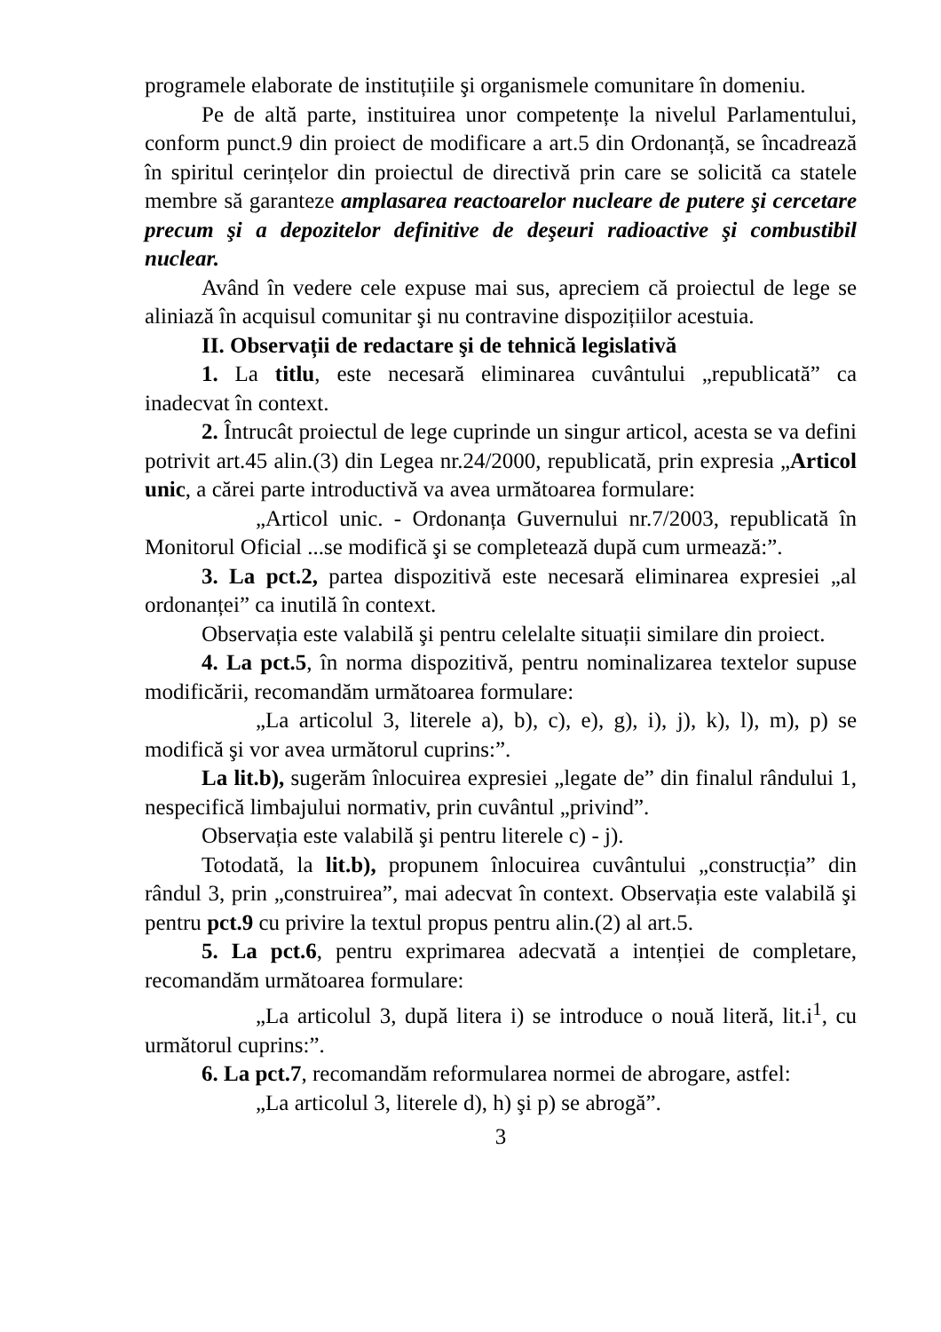programele elaborate de instituțiile şi organismele comunitare în domeniu.
Pe de altă parte, instituirea unor competențe la nivelul Parlamentului, conform punct.9 din proiect de modificare a art.5 din Ordonanță, se încadrează în spiritul cerințelor din proiectul de directivă prin care se solicită ca statele membre să garanteze amplasarea reactoarelor nucleare de putere şi cercetare precum şi a depozitelor definitive de deşeuri radioactive şi combustibil nuclear.
Având în vedere cele expuse mai sus, apreciem că proiectul de lege se aliniază în acquisul comunitar şi nu contravine dispozițiilor acestuia.
II. Observații de redactare şi de tehnică legislativă
1. La titlu, este necesară eliminarea cuvântului „republicată” ca inadecvat în context.
2. Întrucât proiectul de lege cuprinde un singur articol, acesta se va defini potrivit art.45 alin.(3) din Legea nr.24/2000, republicată, prin expresia „Articol unic, a cărei parte introductivă va avea următoarea formulare:
„Articol unic. - Ordonanța Guvernului nr.7/2003, republicată în Monitorul Oficial ...se modifică şi se completează după cum urmează:”.
3. La pct.2, partea dispozitivă este necesară eliminarea expresiei „al ordonanței” ca inutilă în context.
Observația este valabilă şi pentru celelalte situații similare din proiect.
4. La pct.5, în norma dispozitivă, pentru nominalizarea textelor supuse modificării, recomandăm următoarea formulare:
„La articolul 3, literele a), b), c), e), g), i), j), k), l), m), p) se modifică şi vor avea următorul cuprins:”.
La lit.b), sugerăm înlocuirea expresiei „legate de” din finalul rândului 1, nespecifică limbajului normativ, prin cuvântul „privind”.
Observația este valabilă şi pentru literele c) - j).
Totodată, la lit.b), propunem înlocuirea cuvântului „construcția” din rândul 3, prin „construirea”, mai adecvat în context. Observația este valabilă şi pentru pct.9 cu privire la textul propus pentru alin.(2) al art.5.
5. La pct.6, pentru exprimarea adecvată a intenției de completare, recomandăm următoarea formulare:
„La articolul 3, după litera i) se introduce o nouă literă, lit.i<sup>1</sup>, cu următorul cuprins:”.
6. La pct.7, recomandăm reformularea normei de abrogare, astfel:
„La articolul 3, literele d), h) şi p) se abrogă”.
3